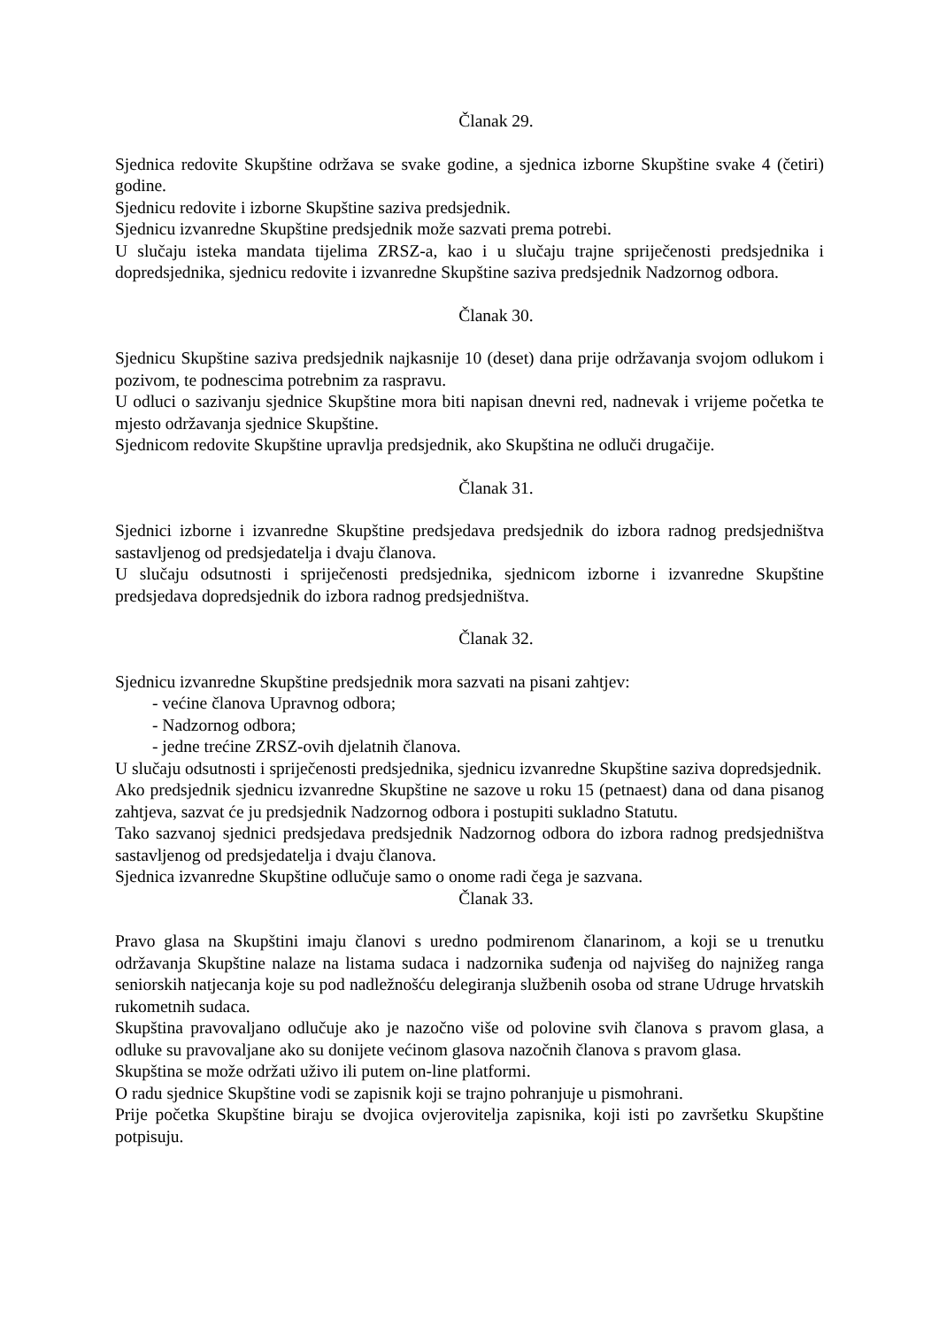Članak 29.
Sjednica redovite Skupštine održava se svake godine, a sjednica izborne Skupštine svake 4 (četiri) godine.
Sjednicu redovite i izborne Skupštine saziva predsjednik.
Sjednicu izvanredne Skupštine predsjednik može sazvati prema potrebi.
U slučaju isteka mandata tijelima ZRSZ-a, kao i u slučaju trajne spriječenosti predsjednika i dopredsjednika, sjednicu redovite i izvanredne Skupštine saziva predsjednik Nadzornog odbora.
Članak 30.
Sjednicu Skupštine saziva predsjednik najkasnije 10 (deset) dana prije održavanja svojom odlukom i pozivom, te podnescima potrebnim za raspravu.
U odluci o sazivanju sjednice Skupštine mora biti napisan dnevni red, nadnevak i vrijeme početka te mjesto održavanja sjednice Skupštine.
Sjednicom redovite Skupštine upravlja predsjednik, ako Skupština ne odluči drugačije.
Članak 31.
Sjednici izborne i izvanredne Skupštine predsjedava predsjednik do izbora radnog predsjedništva sastavljenog od predsjedatelja i dvaju članova.
U slučaju odsutnosti i spriječenosti predsjednika, sjednicom izborne i izvanredne Skupštine predsjedava dopredsjednik do izbora radnog predsjedništva.
Članak 32.
Sjednicu izvanredne Skupštine predsjednik mora sazvati na pisani zahtjev:
- većine članova Upravnog odbora;
- Nadzornog odbora;
- jedne trećine ZRSZ-ovih djelatnih članova.
U slučaju odsutnosti i spriječenosti predsjednika, sjednicu izvanredne Skupštine saziva dopredsjednik.
Ako predsjednik sjednicu izvanredne Skupštine ne sazove u roku 15 (petnaest) dana od dana pisanog zahtjeva, sazvat će ju predsjednik Nadzornog odbora i postupiti sukladno Statutu.
Tako sazvanoj sjednici predsjedava predsjednik Nadzornog odbora do izbora radnog predsjedništva sastavljenog od predsjedatelja i dvaju članova.
Sjednica izvanredne Skupštine odlučuje samo o onome radi čega je sazvana.
Članak 33.
Pravo glasa na Skupštini imaju članovi s uredno podmirenom članarinom, a koji se u trenutku održavanja Skupštine nalaze na listama sudaca i nadzornika suđenja od najvišeg do najnižeg ranga seniorskih natjecanja koje su pod nadležnošću delegiranja službenih osoba od strane Udruge hrvatskih rukometnih sudaca.
Skupština pravovaljano odlučuje ako je nazočno više od polovine svih članova s pravom glasa, a odluke su pravovaljane ako su donijete većinom glasova nazočnih članova s pravom glasa.
Skupština se može održati uživo ili putem on-line platformi.
O radu sjednice Skupštine vodi se zapisnik koji se trajno pohranjuje u pismohrani.
Prije početka Skupštine biraju se dvojica ovjerovitelja zapisnika, koji isti po završetku Skupštine potpisuju.